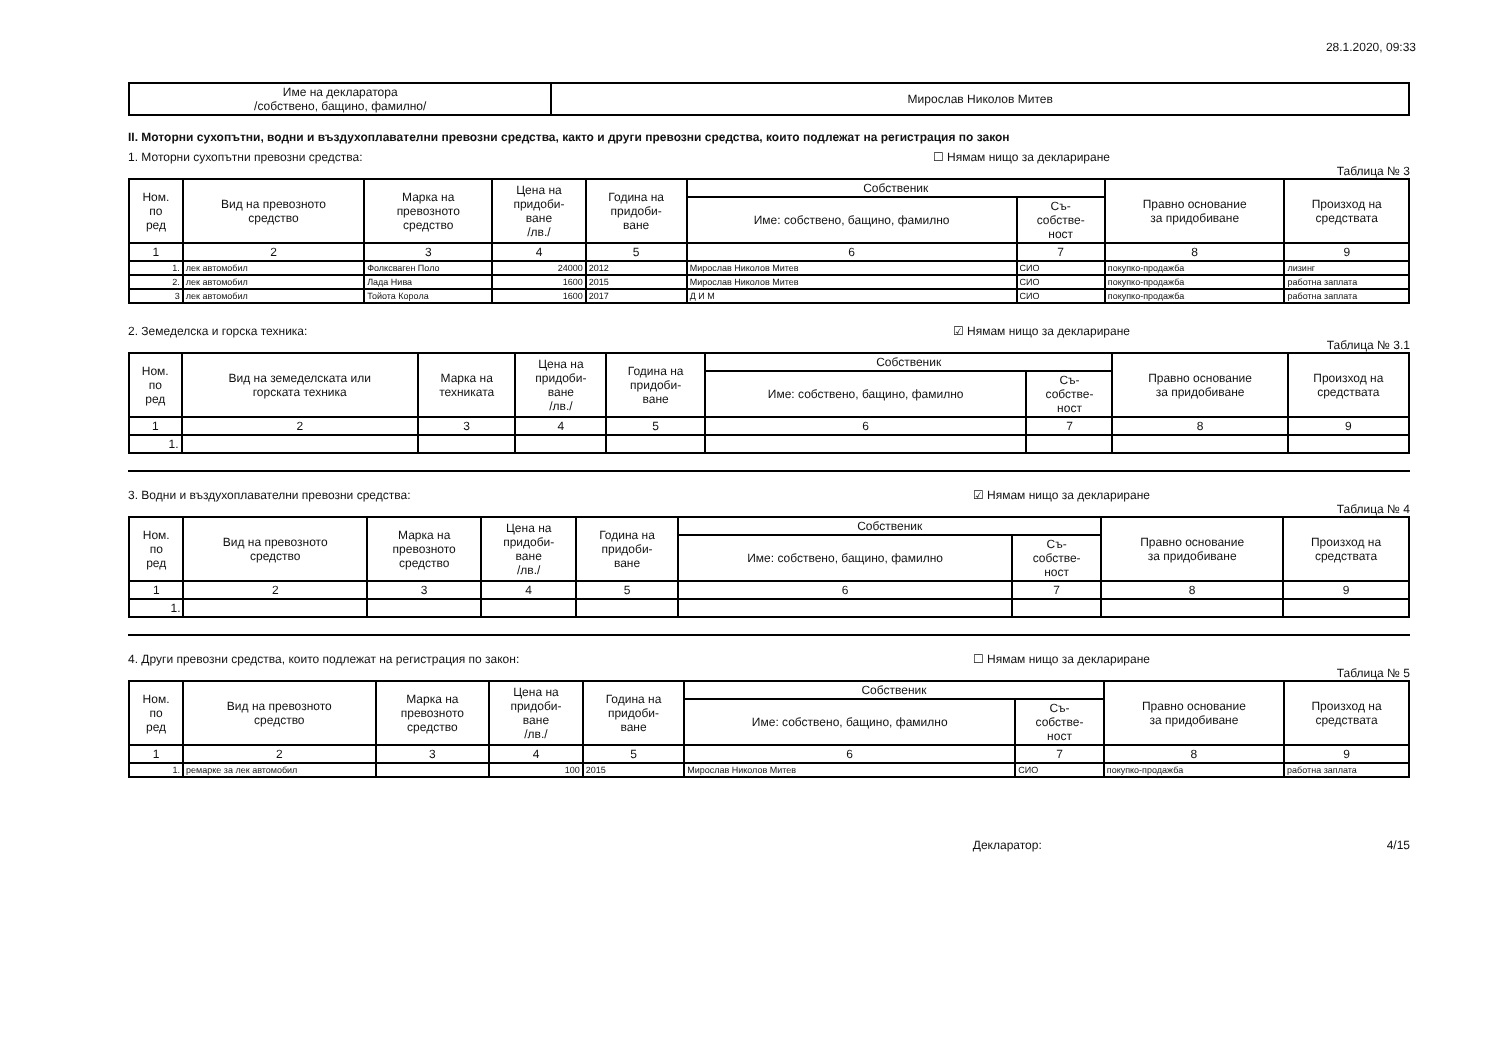28.1.2020, 09:33
| Име на декларатора /собствено, бащино, фамилно/ | Мирослав Николов Митев |
II. Моторни сухопътни, водни и въздухоплавателни превозни средства, както и други превозни средства, които подлежат на регистрация по закон
1. Моторни сухопътни превозни средства: ☐ Нямам нищо за деклариране
Таблица № 3
| Ном. по ред | Вид на превозното средство | Марка на превозното средство | Цена на придоби- ване /лв./ | Година на придоби- ване | Собственик | | Правно основание за придобиване | Произход на средствата |
| --- | --- | --- | --- | --- | --- | --- | --- | --- |
| | | | | | Име: собствено, бащино, фамилно | Съ- собстве- ност | | |
| 1 | 2 | 3 | 4 | 5 | 6 | 7 | 8 | 9 |
| 1. | лек автомобил | Фолксваген Поло | 24000 | 2012 | Мирослав Николов Митев | СИО | покупко-продажба | лизинг |
| 2. | лек автомобил | Лада Нива | 1600 | 2015 | Мирослав Николов Митев | СИО | покупко-продажба | работна заплата |
| 3 | лек автомобил | Тойота Корола | 1600 | 2017 | Д И М | СИО | покупко-продажба | работна заплата |
2. Земеделска и горска техника: ☑ Нямам нищо за деклариране
Таблица № 3.1
| Ном. по ред | Вид на земеделската или горската техника | Марка на техниката | Цена на придоби- ване /лв./ | Година на придоби- ване | Собственик | | Правно основание за придобиване | Произход на средствата |
| --- | --- | --- | --- | --- | --- | --- | --- | --- |
| | | | | | Име: собствено, бащино, фамилно | Съ- собстве- ност | | |
| 1 | 2 | 3 | 4 | 5 | 6 | 7 | 8 | 9 |
| 1. | | | | | | | | |
3. Водни и въздухоплавателни превозни средства: ☑ Нямам нищо за деклариране
Таблица № 4
| Ном. по ред | Вид на превозното средство | Марка на превозното средство | Цена на придоби- ване /лв./ | Година на придоби- ване | Собственик | | Правно основание за придобиване | Произход на средствата |
| --- | --- | --- | --- | --- | --- | --- | --- | --- |
| | | | | | Име: собствено, бащино, фамилно | Съ- собстве- ност | | |
| 1 | 2 | 3 | 4 | 5 | 6 | 7 | 8 | 9 |
| 1. | | | | | | | | |
4. Други превозни средства, които подлежат на регистрация по закон: ☐ Нямам нищо за деклариране
Таблица № 5
| Ном. по ред | Вид на превозното средство | Марка на превозното средство | Цена на придоби- ване /лв./ | Година на придоби- ване | Собственик | | Правно основание за придобиване | Произход на средствата |
| --- | --- | --- | --- | --- | --- | --- | --- | --- |
| | | | | | Име: собствено, бащино, фамилно | Съ- собстве- ност | | |
| 1 | 2 | 3 | 4 | 5 | 6 | 7 | 8 | 9 |
| 1. | ремарке за лек автомобил | | 100 | 2015 | Мирослав Николов Митев | СИО | покупко-продажба | работна заплата |
Декларатор: 4/15